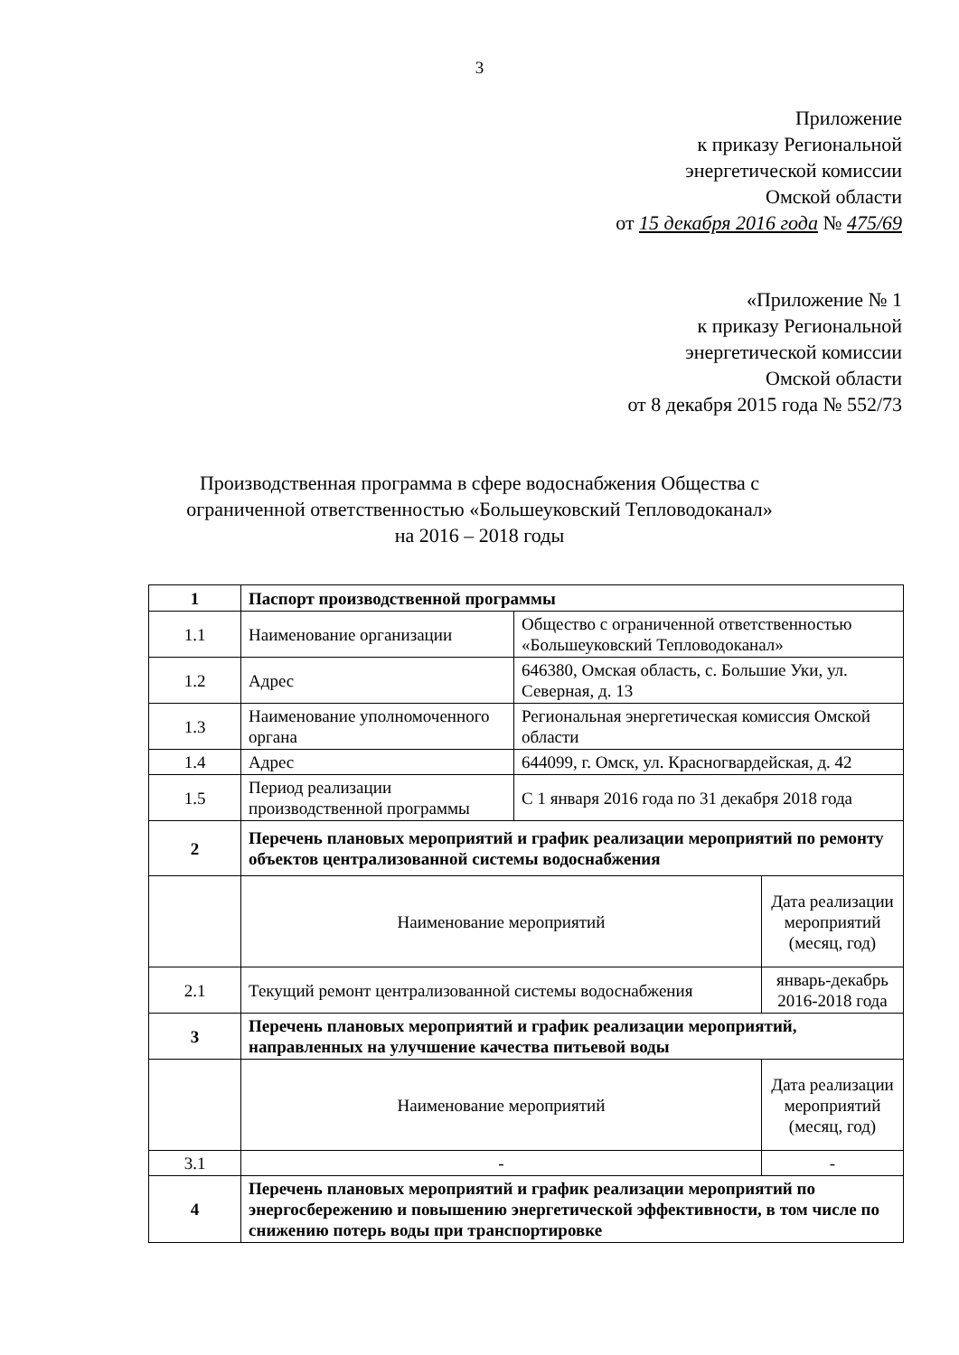3
Приложение
к приказу Региональной
энергетической комиссии
Омской области
от 15 декабря 2016 года № 475/69
«Приложение № 1
к приказу Региональной
энергетической комиссии
Омской области
от 8 декабря 2015 года № 552/73
Производственная программа в сфере водоснабжения Общества с
ограниченной ответственностью «Большеуковский Тепловодоканал»
на 2016 – 2018 годы
| 1 | Паспорт производственной программы | | |
| 1.1 | Наименование организации | Общество с ограниченной ответственностью «Большеуковский Тепловодоканал» | |
| 1.2 | Адрес | 646380, Омская область, с. Большие Уки, ул. Северная, д. 13 | |
| 1.3 | Наименование уполномоченного органа | Региональная энергетическая комиссия Омской области | |
| 1.4 | Адрес | 644099, г. Омск, ул. Красногвардейская, д. 42 | |
| 1.5 | Период реализации производственной программы | С 1 января 2016 года по 31 декабря 2018 года | |
| 2 | Перечень плановых мероприятий и график реализации мероприятий по ремонту объектов централизованной системы водоснабжения | | |
| | Наименование мероприятий | | Дата реализации мероприятий (месяц, год) |
| 2.1 | Текущий ремонт централизованной системы водоснабжения | | январь-декабрь 2016-2018 года |
| 3 | Перечень плановых мероприятий и график реализации мероприятий, направленных на улучшение качества питьевой воды | | |
| | Наименование мероприятий | | Дата реализации мероприятий (месяц, год) |
| 3.1 | - | | - |
| 4 | Перечень плановых мероприятий и график реализации мероприятий по энергосбережению и повышению энергетической эффективности, в том числе по снижению потерь воды при транспортировке | | |